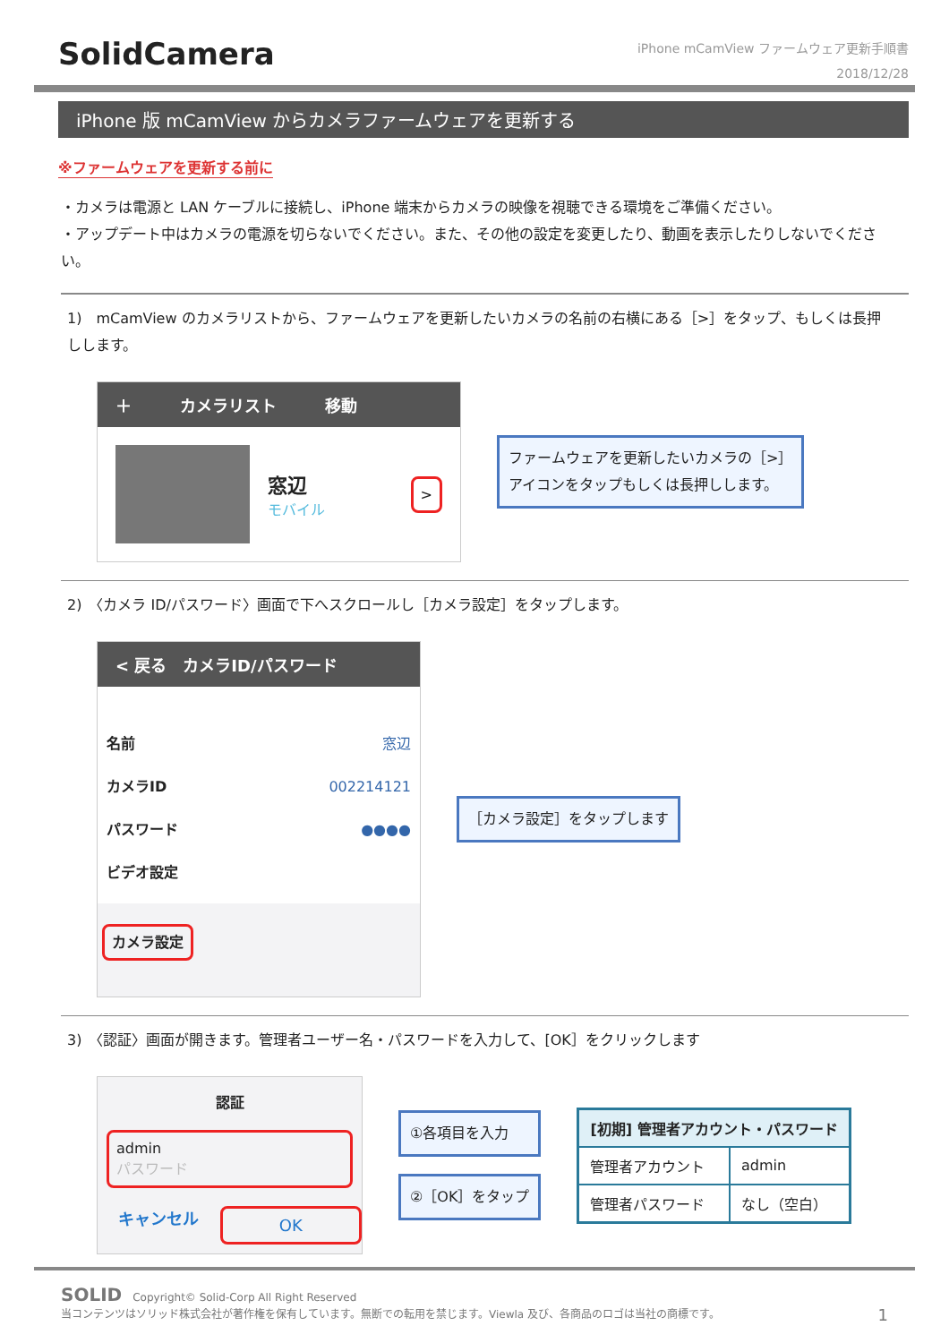SolidCamera
iPhone mCamView ファームウェア更新手順書
2018/12/28
iPhone 版 mCamView からカメラファームウェアを更新する
※ファームウェアを更新する前に
・カメラは電源と LAN ケーブルに接続し、iPhone 端末からカメラの映像を視聴できる環境をご準備ください。
・アップデート中はカメラの電源を切らないでください。また、その他の設定を変更したり、動画を表示したりしないでください。
1)　mCamView のカメラリストから、ファームウェアを更新したいカメラの名前の右横にある［>］をタップ、もしくは長押しします。
＋　　　カメラリスト　　　移動
窓辺
モバイル
>
ファームウェアを更新したいカメラの［>］
アイコンをタップもしくは長押しします。
2)　〈カメラ ID/パスワード〉画面で下へスクロールし［カメラ設定］をタップします。
< 戻る　カメラID/パスワード
名前 窓辺
カメラID 002214121
パスワード ●●●●
ビデオ設定
カメラ設定
［カメラ設定］をタップします
3)　〈認証〉画面が開きます。管理者ユーザー名・パスワードを入力して、[OK］をクリックします
認証
admin
パスワード
キャンセル OK
①各項目を入力
②［OK］をタップ
| [初期] 管理者アカウント・パスワード | |
| --- | --- |
| 管理者アカウント | admin |
| 管理者パスワード | なし（空白） |
SOLID　Copyright© Solid-Corp All Right Reserved
当コンテンツはソリッド株式会社が著作権を保有しています。無断での転用を禁じます。Viewla 及び、各商品のロゴは当社の商標です。 1